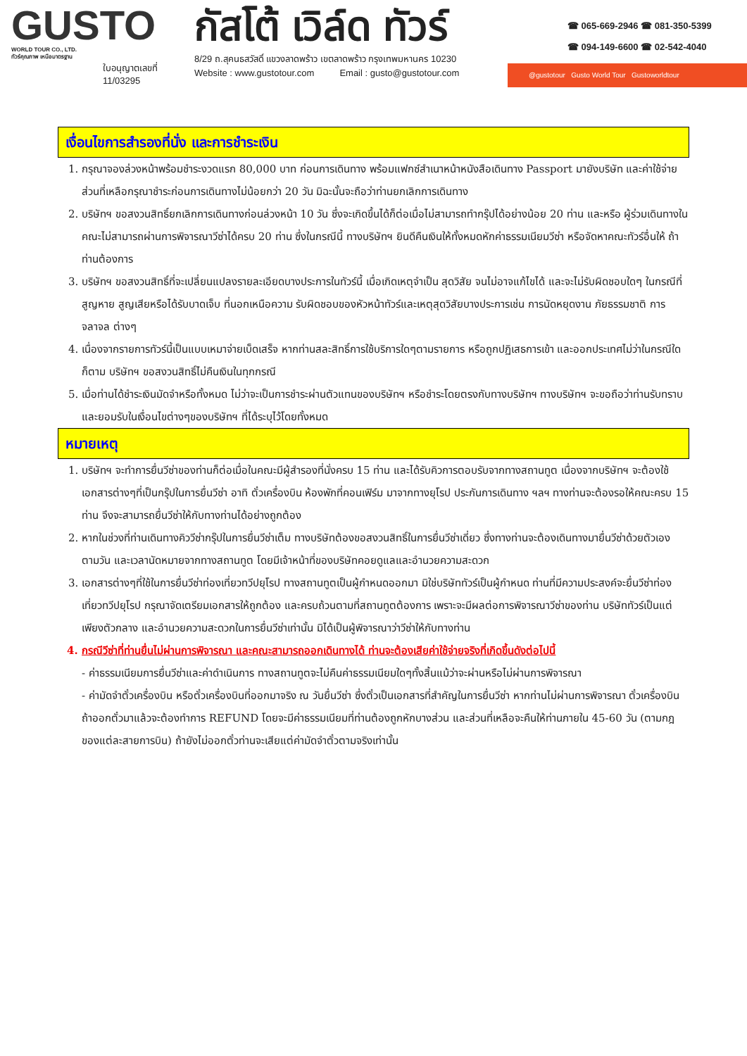GUSTO
WORLD TOUR CO., LTD.
ทัวร์คุณภาพ เหนือมาตรฐาน
ใบอนุญาตเลขที่
11/03295
กัสโต้ เวิล์ด ทัวร์
8/29 ถ.สุคนธสวัสดิ์ แขวงลาดพร้าว เขตลาดพร้าว กรุงเทพมหานคร 10230
Website : www.gustotour.com Email : gusto@gustotour.com
☎ 065-669-2946 ☎ 081-350-5399
☎ 094-149-6600 ☎ 02-542-4040
@gustotour Gusto World Tour Gustoworldtour
เงื่อนไขการสำรองที่นั่ง และการชำระเงิน
1. กรุณาจองล่วงหน้าพร้อมชำระงวดแรก 80,000 บาท ก่อนการเดินทาง พร้อมแฟกซ์สำเนาหน้าหนังสือเดินทาง Passport มายังบริษัท และค่าใช้จ่ายส่วนที่เหลือกรุณาชำระก่อนการเดินทางไม่น้อยกว่า 20 วัน มิฉะนั้นจะถือว่าท่านยกเลิกการเดินทาง
2. บริษัทฯ ขอสงวนสิทธิ์ยกเลิกการเดินทางก่อนล่วงหน้า 10 วัน ซึ่งจะเกิดขึ้นได้ก็ต่อเมื่อไม่สามารถทำกรุ๊ปได้อย่างน้อย 20 ท่าน และหรือ ผู้ร่วมเดินทางในคณะไม่สามารถผ่านการพิจารณาวีซ่าได้ครบ 20 ท่าน ซึ่งในกรณีนี้ ทางบริษัทฯ ยินดีคืนเงินให้ทั้งหมดหักค่าธรรมเนียมวีซ่า หรือจัดหาคณะทัวร์อื่นให้ ถ้าท่านต้องการ
3. บริษัทฯ ขอสงวนสิทธิ์ที่จะเปลี่ยนแปลงรายละเอียดบางประการในทัวร์นี้ เมื่อเกิดเหตุจำเป็น สุดวิสัย จนไม่อาจแก้ไขได้ และจะไม่รับผิดชอบใดๆ ในกรณีที่สูญหาย สูญเสียหรือได้รับบาดเจ็บ ที่นอกเหนือความ รับผิดชอบของหัวหน้าทัวร์และเหตุสุดวิสัยบางประการเช่น การนัดหยุดงาน ภัยธรรมชาติ การจลาจล ต่างๆ
4. เนื่องจากรายการทัวร์นี้เป็นแบบเหมาจ่ายเบ็ดเสร็จ หากท่านสละสิทธิ์การใช้บริการใดๆตามรายการ หรือถูกปฏิเสธการเข้า และออกประเทศไม่ว่าในกรณีใดก็ตาม บริษัทฯ ขอสงวนสิทธิ์ไม่คืนเงินในทุกกรณี
5. เมื่อท่านได้ชำระเงินมัดจำหรือทั้งหมด ไม่ว่าจะเป็นการชำระผ่านตัวแทนของบริษัทฯ หรือชำระโดยตรงกับทางบริษัทฯ ทางบริษัทฯ จะขอถือว่าท่านรับทราบและยอมรับในเงื่อนไขต่างๆของบริษัทฯ ที่ได้ระบุไว้โดยทั้งหมด
หมายเหตุ
1. บริษัทฯ จะทำการยื่นวีซ่าของท่านก็ต่อเมื่อในคณะมีผู้สำรองที่นั่งครบ 15 ท่าน และได้รับคิวการตอบรับจากทางสถานทูต เนื่องจากบริษัทฯ จะต้องใช้เอกสารต่างๆที่เป็นกรุ๊ปในการยื่นวีซ่า อาทิ ตั๋วเครื่องบิน ห้องพักที่คอนเฟิร์ม มาจากทางยุโรป ประกันการเดินทาง ฯลฯ ทางท่านจะต้องรอให้คณะครบ 15 ท่าน จึงจะสามารถยื่นวีซ่าให้กับทางท่านได้อย่างถูกต้อง
2. หากในช่วงที่ท่านเดินทางคิววีซ่ากรุ๊ปในการยื่นวีซ่าเต็ม ทางบริษัทต้องขอสงวนสิทธิ์ในการยื่นวีซ่าเดี่ยว ซึ่งทางท่านจะต้องเดินทางมายื่นวีซ่าด้วยตัวเอง ตามวัน และเวลานัดหมายจากทางสถานทูต โดยมีเจ้าหน้าที่ของบริษัทคอยดูแลและอำนวยความสะดวก
3. เอกสารต่างๆที่ใช้ในการยื่นวีซ่าท่องเที่ยวทวีปยุโรป ทางสถานทูตเป็นผู้กำหนดออกมา มิใช่บริษัททัวร์เป็นผู้กำหนด ท่านที่มีความประสงค์จะยื่นวีซ่าท่องเที่ยวทวีปยุโรป กรุณาจัดเตรียมเอกสารให้ถูกต้อง และครบถ้วนตามที่สถานทูตต้องการ เพราะจะมีผลต่อการพิจารณาวีซ่าของท่าน บริษัททัวร์เป็นแต่เพียงตัวกลาง และอำนวยความสะดวกในการยื่นวีซ่าเท่านั้น มิได้เป็นผู้พิจารณาว่าวีซ่าให้กับทางท่าน
4. กรณีวีซ่าที่ท่านยื่นไม่ผ่านการพิจารณา และคณะสามารถออกเดินทางได้ ท่านจะต้องเสียค่าใช้จ่ายจริงที่เกิดขึ้นดังต่อไปนี้
- ค่าธรรมเนียมการยื่นวีซ่าและค่าดำเนินการ ทางสถานทูตจะไม่คืนค่าธรรมเนียมใดๆทั้งสิ้นแม้ว่าจะผ่านหรือไม่ผ่านการพิจารณา
- ค่ามัดจำตั๋วเครื่องบิน หรือตั๋วเครื่องบินที่ออกมาจริง ณ วันยื่นวีซ่า ซึ่งตั๋วเป็นเอกสารที่สำคัญในการยื่นวีซ่า หากท่านไม่ผ่านการพิจารณา ตั๋วเครื่องบินถ้าออกตั๋วมาแล้วจะต้องทำการ REFUND โดยจะมีค่าธรรมเนียมที่ท่านต้องถูกหักบางส่วน และส่วนที่เหลือจะคืนให้ท่านภายใน 45-60 วัน (ตามกฎของแต่ละสายการบิน) ถ้ายังไม่ออกตั๋วท่านจะเสียแต่ค่ามัดจำตั๋วตามจริงเท่านั้น